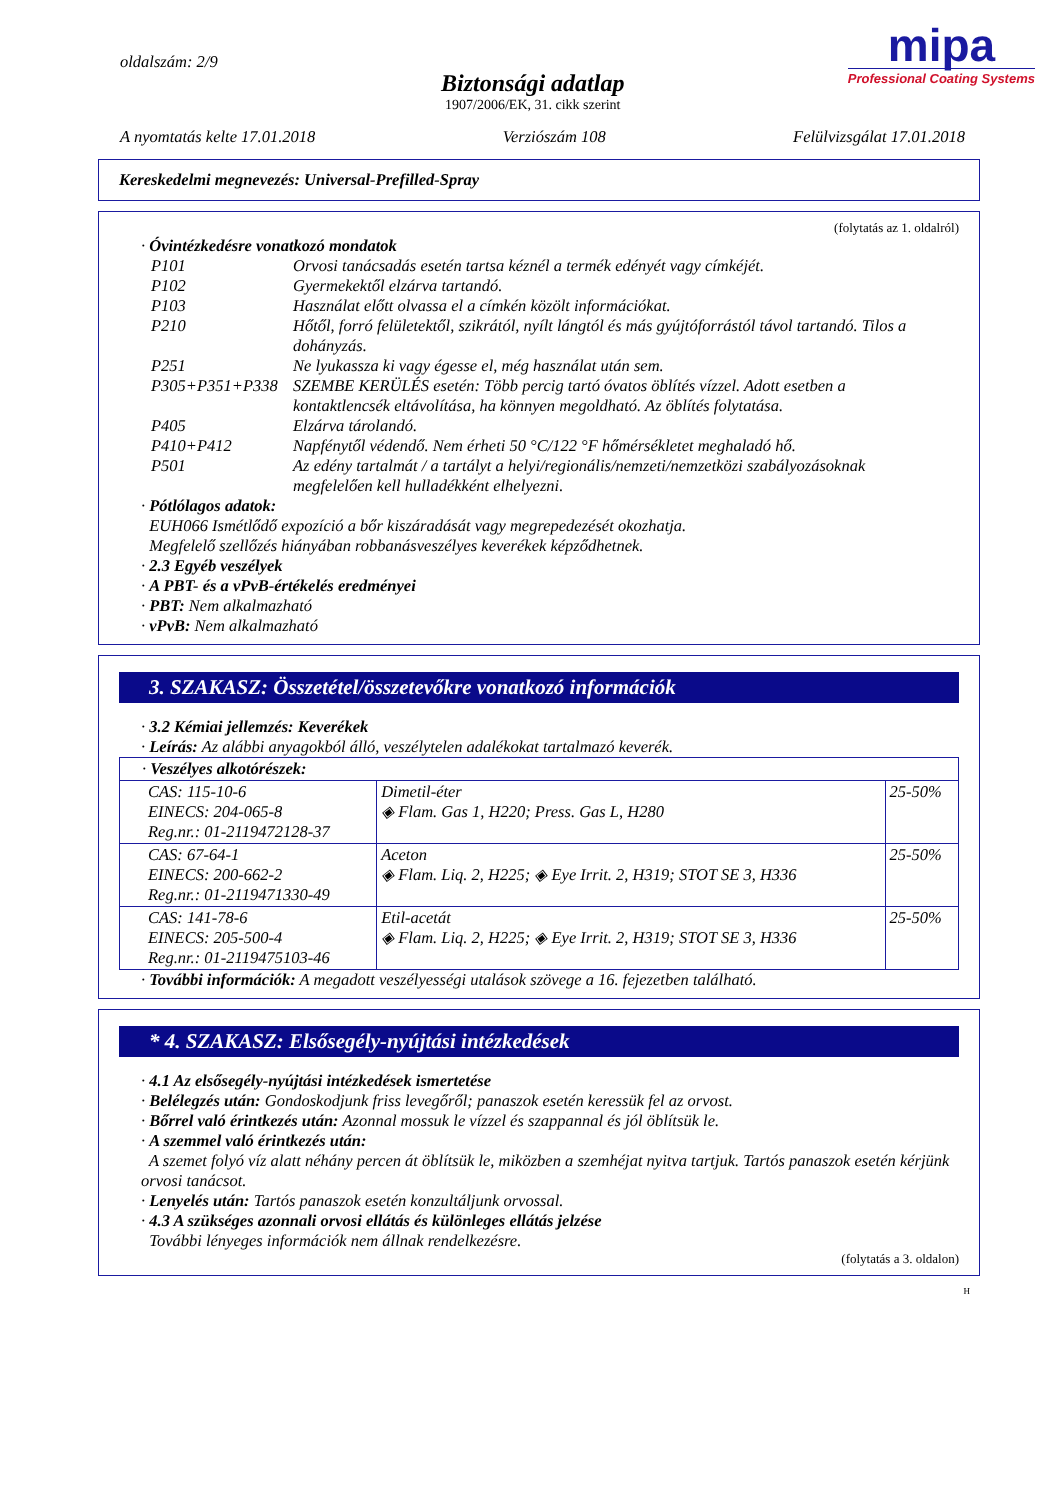oldalszám: 2/9
Biztonsági adatlap
1907/2006/EK, 31. cikk szerint
mipa
Professional Coating Systems
A nyomtatás kelte 17.01.2018 Verziószám 108 Felülvizsgálat 17.01.2018
Kereskedelmi megnevezés: Universal-Prefilled-Spray
(folytatás az 1. oldalról)
· Óvintézkedésre vonatkozó mondatok
| P101 | Orvosi tanácsadás esetén tartsa kéznél a termék edényét vagy címkéjét. |
| P102 | Gyermekektől elzárva tartandó. |
| P103 | Használat előtt olvassa el a címkén közölt információkat. |
| P210 | Hőtől, forró felületektől, szikrától, nyílt lángtól és más gyújtóforrástól távol tartandó. Tilos a dohányzás. |
| P251 | Ne lyukassza ki vagy égesse el, még használat után sem. |
| P305+P351+P338 | SZEMBE KERÜLÉS esetén: Több percig tartó óvatos öblítés vízzel. Adott esetben a kontaktlencsék eltávolítása, ha könnyen megoldható. Az öblítés folytatása. |
| P405 | Elzárva tárolandó. |
| P410+P412 | Napfénytől védendő. Nem érheti 50 °C/122 °F hőmérsékletet meghaladó hő. |
| P501 | Az edény tartalmát / a tartályt a helyi/regionális/nemzeti/nemzetközi szabályozásoknak megfelelően kell hulladékként elhelyezni. |
· Pótlólagos adatok:
EUH066 Ismétlődő expozíció a bőr kiszáradását vagy megrepedezését okozhatja.
Megfelelő szellőzés hiányában robbanásveszélyes keverékek képződhetnek.
· 2.3 Egyéb veszélyek
· A PBT- és a vPvB-értékelés eredményei
· PBT: Nem alkalmazható
· vPvB: Nem alkalmazható
3. SZAKASZ: Összetétel/összetevőkre vonatkozó információk
· 3.2 Kémiai jellemzés: Keverékek
· Leírás: Az alábbi anyagokból álló, veszélytelen adalékokat tartalmazó keverék.
| · Veszélyes alkotórészek: | | |
| CAS: 115-10-6 EINECS: 204-065-8 Reg.nr.: 01-2119472128-37 | Dimetil-éter ◈ Flam. Gas 1, H220; Press. Gas L, H280 | 25-50% |
| CAS: 67-64-1 EINECS: 200-662-2 Reg.nr.: 01-2119471330-49 | Aceton ◈ Flam. Liq. 2, H225; ◈ Eye Irrit. 2, H319; STOT SE 3, H336 | 25-50% |
| CAS: 141-78-6 EINECS: 205-500-4 Reg.nr.: 01-2119475103-46 | Etil-acetát ◈ Flam. Liq. 2, H225; ◈ Eye Irrit. 2, H319; STOT SE 3, H336 | 25-50% |
· További információk: A megadott veszélyességi utalások szövege a 16. fejezetben található.
* 4. SZAKASZ: Elsősegély-nyújtási intézkedések
· 4.1 Az elsősegély-nyújtási intézkedések ismertetése
· Belélegzés után: Gondoskodjunk friss levegőről; panaszok esetén keressük fel az orvost.
· Bőrrel való érintkezés után: Azonnal mossuk le vízzel és szappannal és jól öblítsük le.
· A szemmel való érintkezés után:
A szemet folyó víz alatt néhány percen át öblítsük le, miközben a szemhéjat nyitva tartjuk. Tartós panaszok esetén kérjünk orvosi tanácsot.
· Lenyelés után: Tartós panaszok esetén konzultáljunk orvossal.
· 4.3 A szükséges azonnali orvosi ellátás és különleges ellátás jelzése
További lényeges információk nem állnak rendelkezésre.
(folytatás a 3. oldalon)
H